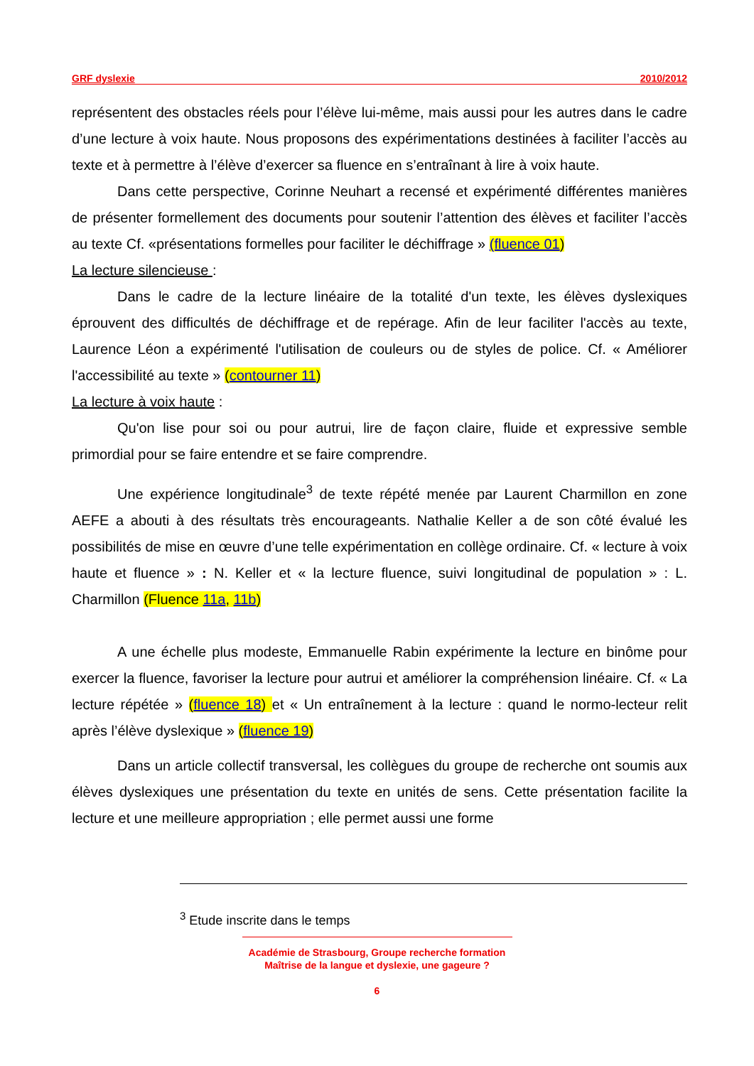GRF dyslexie 2010/2012
représentent des obstacles réels pour l’élève lui-même, mais aussi pour les autres dans le cadre d’une lecture à voix haute. Nous proposons des expérimentations destinées à faciliter l’accès au texte et à permettre à l’élève d’exercer sa fluence en s’entraînant à lire à voix haute.
Dans cette perspective, Corinne Neuhart a recensé et expérimenté différentes manières de présenter formellement des documents pour soutenir l’attention des élèves et faciliter l’accès au texte Cf. «présentations formelles pour faciliter le déchiffrage » (fluence 01)
La lecture silencieuse :
Dans le cadre de la lecture linéaire de la totalité d'un texte, les élèves dyslexiques éprouvent des difficultés de déchiffrage et de repérage. Afin de leur faciliter l'accès au texte, Laurence Léon a expérimenté l'utilisation de couleurs ou de styles de police. Cf. « Améliorer l'accessibilité au texte » (contourner 11)
La lecture à voix haute :
Qu'on lise pour soi ou pour autrui, lire de façon claire, fluide et expressive semble primordial pour se faire entendre et se faire comprendre.
Une expérience longitudinale<sup>3</sup> de texte répété menée par Laurent Charmillon en zone AEFE a abouti à des résultats très encourageants. Nathalie Keller a de son côté évalué les possibilités de mise en œuvre d’une telle expérimentation en collège ordinaire. Cf. « lecture à voix haute et fluence » : N. Keller et « la lecture fluence, suivi longitudinal de population » : L. Charmillon (Fluence 11a, 11b)
A une échelle plus modeste, Emmanuelle Rabin expérimente la lecture en binôme pour exercer la fluence, favoriser la lecture pour autrui et améliorer la compréhension linéaire. Cf. « La lecture répétée » (fluence 18) et « Un entraînement à la lecture : quand le normo-lecteur relit après l’élève dyslexique » (fluence 19)
Dans un article collectif transversal, les collègues du groupe de recherche ont soumis aux élèves dyslexiques une présentation du texte en unités de sens. Cette présentation facilite la lecture et une meilleure appropriation ; elle permet aussi une forme
<sup>3</sup> Etude inscrite dans le temps
Académie de Strasbourg, Groupe recherche formation
Maîtrise de la langue et dyslexie, une gageure ?
6